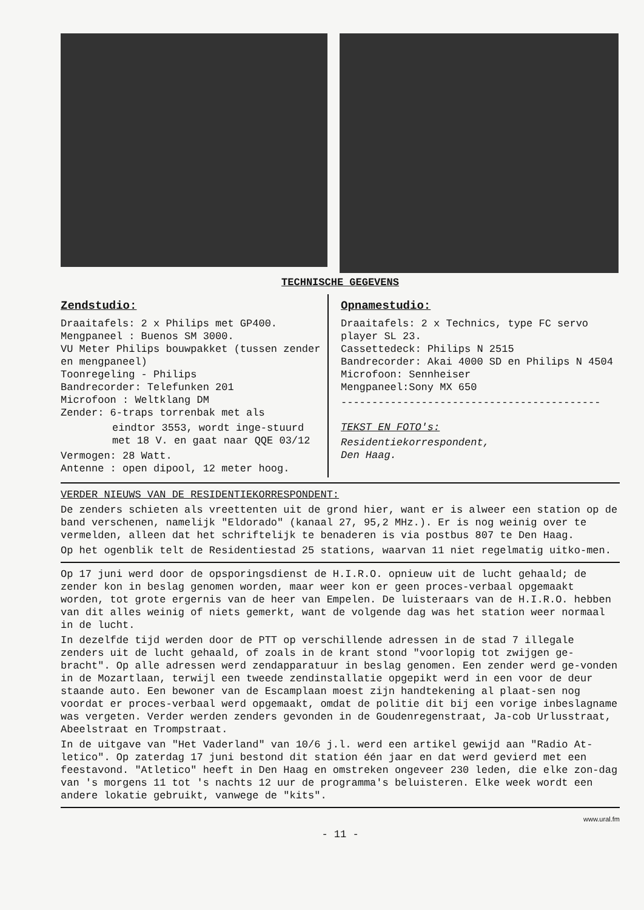TECHNISCHE GEGEVENS
Zendstudio:
Draaitafels: 2 x Philips met GP400.
Mengpaneel : Buenos SM 3000.
VU Meter Philips bouwpakket (tussen zender en mengpaneel)
Toonregeling - Philips
Bandrecorder: Telefunken 201
Microfoon : Weltklang DM
Zender: 6-traps torrenbak met als
eindtor 3553, wordt inge-stuurd met 18 V. en gaat naar QQE 03/12
Vermogen: 28 Watt.
Antenne : open dipool, 12 meter hoog.
Opnamestudio:
Draaitafels: 2 x Technics, type FC servo player SL 23.
Cassettedeck: Philips N 2515
Bandrecorder: Akai 4000 SD en Philips N 4504
Microfoon: Sennheiser
Mengpaneel:Sony MX 650
------------------------------------------
TEKST EN FOTO's:
Residentiekorrespondent,
Den Haag.
VERDER NIEUWS VAN DE RESIDENTIEKORRESPONDENT:
De zenders schieten als vreettenten uit de grond hier, want er is alweer een station op de band verschenen, namelijk "Eldorado" (kanaal 27, 95,2 MHz.). Er is nog weinig over te vermelden, alleen dat het schriftelijk te benaderen is via postbus 807 te Den Haag.
Op het ogenblik telt de Residentiestad 25 stations, waarvan 11 niet regelmatig uitko-men.
Op 17 juni werd door de opsporingsdienst de H.I.R.O. opnieuw uit de lucht gehaald; de zender kon in beslag genomen worden, maar weer kon er geen proces-verbaal opgemaakt worden, tot grote ergernis van de heer van Empelen. De luisteraars van de H.I.R.O. hebben van dit alles weinig of niets gemerkt, want de volgende dag was het station weer normaal in de lucht.
In dezelfde tijd werden door de PTT op verschillende adressen in de stad 7 illegale zenders uit de lucht gehaald, of zoals in de krant stond "voorlopig tot zwijgen ge-bracht". Op alle adressen werd zendapparatuur in beslag genomen. Een zender werd ge-vonden in de Mozartlaan, terwijl een tweede zendinstallatie opgepikt werd in een voor de deur staande auto. Een bewoner van de Escamplaan moest zijn handtekening al plaat-sen nog voordat er proces-verbaal werd opgemaakt, omdat de politie dit bij een vorige inbeslagname was vergeten. Verder werden zenders gevonden in de Goudenregenstraat, Ja-cob Urlusstraat, Abeelstraat en Trompstraat.
In de uitgave van "Het Vaderland" van 10/6 j.l. werd een artikel gewijd aan "Radio At-letico". Op zaterdag 17 juni bestond dit station één jaar en dat werd gevierd met een feestavond. "Atletico" heeft in Den Haag en omstreken ongeveer 230 leden, die elke zon-dag van 's morgens 11 tot 's nachts 12 uur de programma's beluisteren. Elke week wordt een andere lokatie gebruikt, vanwege de "kits".
www.ural.fm
- 11 -